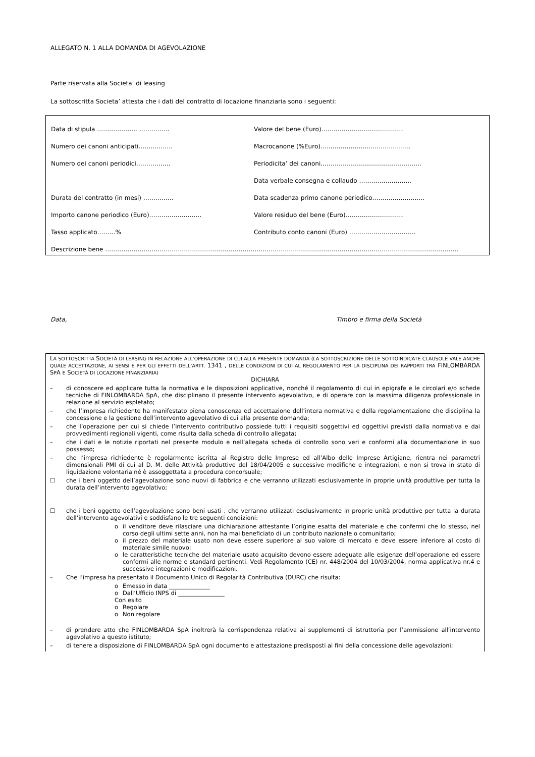ALLEGATO N. 1 ALLA DOMANDA DI AGEVOLAZIONE
Parte riservata alla Societa’ di leasing
La sottoscritta Societa’ attesta che i dati del contratto di locazione finanziaria sono i seguenti:
| Data di stipula ……………….. …………… | Valore del bene (Euro)………………………………….. |
| Numero dei canoni anticipati…………….. | Macrocanone (%Euro)…..…………………..…………….. |
| Numero dei canoni periodici…………….. | Periodicita’ dei canoni..………………………………………… |
| | Data verbale consegna e collaudo …………………….. |
| Durata del contratto (in mesi) …………… | Data scadenza primo canone periodico…………………….. |
| Importo canone periodico (Euro)…………………….. | Valore residuo del bene (Euro)……………………….. |
| Tasso applicato………% | Contributo conto canoni (Euro) …………………………… |
| Descrizione bene …………………………………………………………………………………………………………………………………………………………. | |
Data, Timbro e firma della Società
LA SOTTOSCRITTA SOCIETÀ DI LEASING IN RELAZIONE ALL’OPERAZIONE DI CUI ALLA PRESENTE DOMANDA (LA SOTTOSCRIZIONE DELLE SOTTOINDICATE CLAUSOLE VALE ANCHE QUALE ACCETTAZIONE, AI SENSI E PER GLI EFFETTI DELL’ARTT. 1341 , DELLE CONDIZIONI DI CUI AL REGOLAMENTO PER LA DISCIPLINA DEI RAPPORTI TRA FINLOMBARDA SPA E SOCIETÀ DI LOCAZIONE FINANZIARIA)
DICHIARA
– di conoscere ed applicare tutta la normativa e le disposizioni applicative, nonché il regolamento di cui in epigrafe e le circolari e/o schede tecniche di FINLOMBARDA SpA, che disciplinano il presente intervento agevolativo, e di operare con la massima diligenza professionale in relazione al servizio espletato;
– che l’impresa richiedente ha manifestato piena conoscenza ed accettazione dell’intera normativa e della regolamentazione che disciplina la concessione e la gestione dell’intervento agevolativo di cui alla presente domanda;
– che l’operazione per cui si chiede l’intervento contributivo possiede tutti i requisiti soggettivi ed oggettivi previsti dalla normativa e dai provvedimenti regionali vigenti, come risulta dalla scheda di controllo allegata;
– che i dati e le notizie riportati nel presente modulo e nell’allegata scheda di controllo sono veri e conformi alla documentazione in suo possesso;
– che l’impresa richiedente è regolarmente iscritta al Registro delle Imprese ed all’Albo delle Imprese Artigiane, rientra nei parametri dimensionali PMI di cui al D. M. delle Attività produttive del 18/04/2005 e successive modifiche e integrazioni, e non si trova in stato di liquidazione volontaria né è assoggettata a procedura concorsuale;
☐ che i beni oggetto dell’agevolazione sono nuovi di fabbrica e che verranno utilizzati esclusivamente in proprie unità produttive per tutta la durata dell’intervento agevolativo;
☐ che i beni oggetto dell’agevolazione sono beni usati , che verranno utilizzati esclusivamente in proprie unità produttive per tutta la durata dell’intervento agevolativi e soddisfano le tre seguenti condizioni:
o il venditore deve rilasciare una dichiarazione attestante l’origine esatta del materiale e che confermi che lo stesso, nel corso degli ultimi sette anni, non ha mai beneficiato di un contributo nazionale o comunitario;
o il prezzo del materiale usato non deve essere superiore al suo valore di mercato e deve essere inferiore al costo di materiale simile nuovo;
o le caratteristiche tecniche del materiale usato acquisito devono essere adeguate alle esigenze dell’operazione ed essere conformi alle norme e standard pertinenti. Vedi Regolamento (CE) nr. 448/2004 del 10/03/2004, norma applicativa nr.4 e successive integrazioni e modificazioni.
– Che l’impresa ha presentato il Documento Unico di Regolarità Contributiva (DURC) che risulta:
o Emesso in data ______________
o Dall’Ufficio INPS di ________________
Con esito
o Regolare
o Non regolare
– di prendere atto che FINLOMBARDA SpA inoltrerà la corrispondenza relativa ai supplementi di istruttoria per l’ammissione all’intervento agevolativo a questo istituto;
– di tenere a disposizione di FINLOMBARDA SpA ogni documento e attestazione predisposti ai fini della concessione delle agevolazioni;